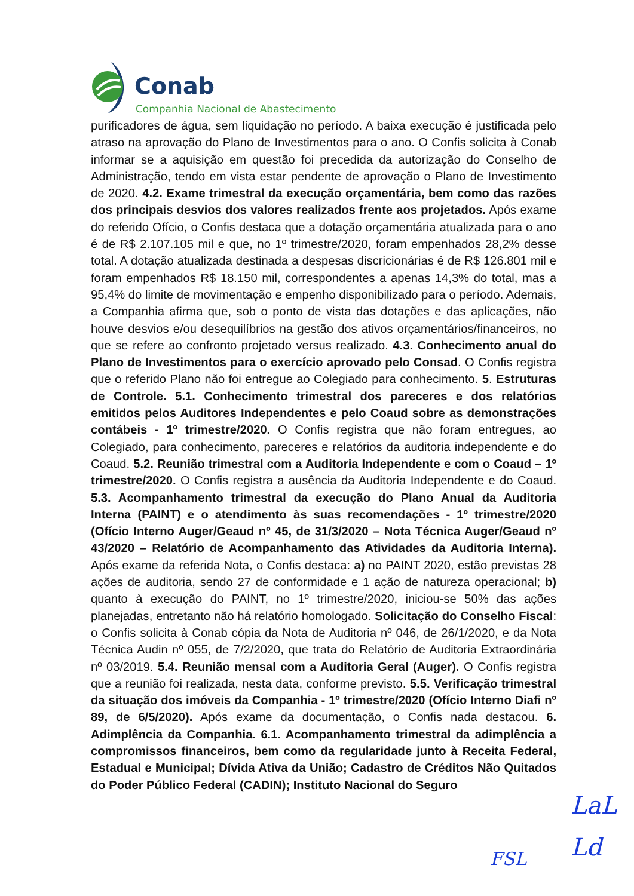Conab
Companhia Nacional de Abastecimento
purificadores de água, sem liquidação no período. A baixa execução é justificada pelo atraso na aprovação do Plano de Investimentos para o ano. O Confis solicita à Conab informar se a aquisição em questão foi precedida da autorização do Conselho de Administração, tendo em vista estar pendente de aprovação o Plano de Investimento de 2020. 4.2. Exame trimestral da execução orçamentária, bem como das razões dos principais desvios dos valores realizados frente aos projetados. Após exame do referido Ofício, o Confis destaca que a dotação orçamentária atualizada para o ano é de R$ 2.107.105 mil e que, no 1º trimestre/2020, foram empenhados 28,2% desse total. A dotação atualizada destinada a despesas discricionárias é de R$ 126.801 mil e foram empenhados R$ 18.150 mil, correspondentes a apenas 14,3% do total, mas a 95,4% do limite de movimentação e empenho disponibilizado para o período. Ademais, a Companhia afirma que, sob o ponto de vista das dotações e das aplicações, não houve desvios e/ou desequilíbrios na gestão dos ativos orçamentários/financeiros, no que se refere ao confronto projetado versus realizado. 4.3. Conhecimento anual do Plano de Investimentos para o exercício aprovado pelo Consad. O Confis registra que o referido Plano não foi entregue ao Colegiado para conhecimento. 5. Estruturas de Controle. 5.1. Conhecimento trimestral dos pareceres e dos relatórios emitidos pelos Auditores Independentes e pelo Coaud sobre as demonstrações contábeis - 1º trimestre/2020. O Confis registra que não foram entregues, ao Colegiado, para conhecimento, pareceres e relatórios da auditoria independente e do Coaud. 5.2. Reunião trimestral com a Auditoria Independente e com o Coaud – 1º trimestre/2020. O Confis registra a ausência da Auditoria Independente e do Coaud. 5.3. Acompanhamento trimestral da execução do Plano Anual da Auditoria Interna (PAINT) e o atendimento às suas recomendações - 1º trimestre/2020 (Ofício Interno Auger/Geaud nº 45, de 31/3/2020 – Nota Técnica Auger/Geaud nº 43/2020 – Relatório de Acompanhamento das Atividades da Auditoria Interna). Após exame da referida Nota, o Confis destaca: a) no PAINT 2020, estão previstas 28 ações de auditoria, sendo 27 de conformidade e 1 ação de natureza operacional; b) quanto à execução do PAINT, no 1º trimestre/2020, iniciou-se 50% das ações planejadas, entretanto não há relatório homologado. Solicitação do Conselho Fiscal: o Confis solicita à Conab cópia da Nota de Auditoria nº 046, de 26/1/2020, e da Nota Técnica Audin nº 055, de 7/2/2020, que trata do Relatório de Auditoria Extraordinária nº 03/2019. 5.4. Reunião mensal com a Auditoria Geral (Auger). O Confis registra que a reunião foi realizada, nesta data, conforme previsto. 5.5. Verificação trimestral da situação dos imóveis da Companhia - 1º trimestre/2020 (Ofício Interno Diafi nº 89, de 6/5/2020). Após exame da documentação, o Confis nada destacou. 6. Adimplência da Companhia. 6.1. Acompanhamento trimestral da adimplência a compromissos financeiros, bem como da regularidade junto à Receita Federal, Estadual e Municipal; Dívida Ativa da União; Cadastro de Créditos Não Quitados do Poder Público Federal (CADIN); Instituto Nacional do Seguro
LaL
Ld
FSL